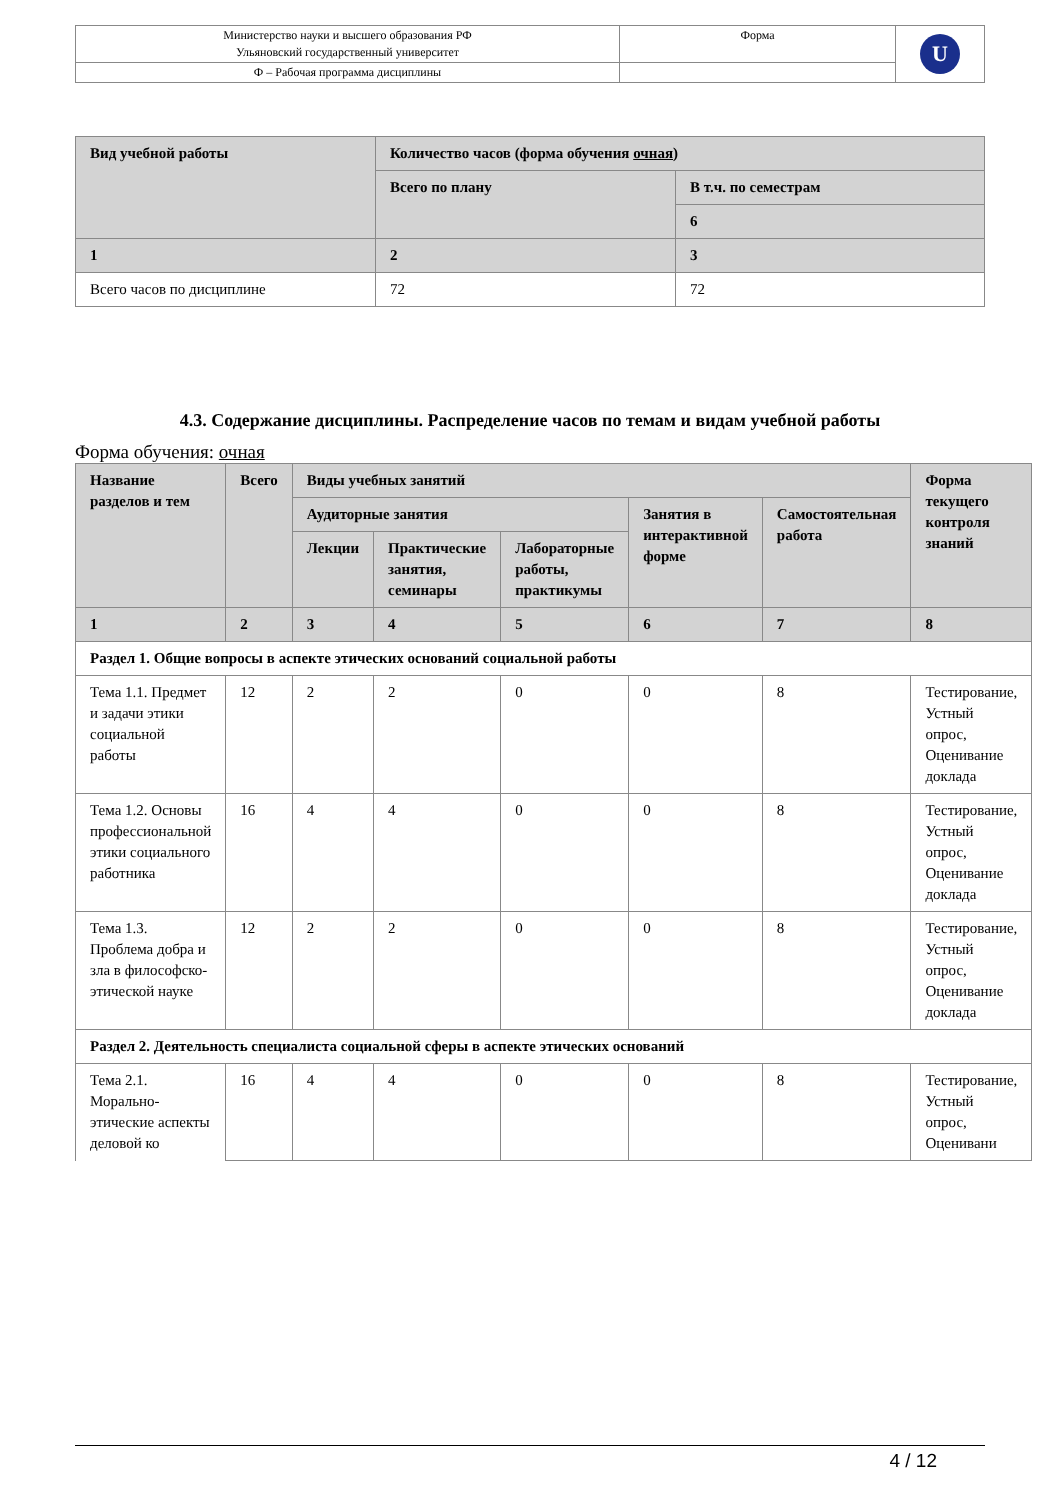| Министерство науки и высшего образования РФ Ульяновский государственный университет | Форма | U |
| Ф – Рабочая программа дисциплины | | |
| Вид учебной работы | Количество часов (форма обучения очная ) | |
| --- | --- | --- |
| | Всего по плану | В т.ч. по семестрам |
| | | 6 |
| 1 | 2 | 3 |
| Всего часов по дисциплине | 72 | 72 |
4.3. Содержание дисциплины. Распределение часов по темам и видам учебной работы
Форма обучения: очная
| Название разделов и тем | Всего | Виды учебных занятий | | | | | Форма текущего контроля знаний |
| --- | --- | --- | --- | --- | --- | --- | --- |
| | | Аудиторные занятия | | | Занятия в интерактивной форме | Самостоятельная работа | |
| | | Лекции | Практические занятия, семинары | Лабораторные работы, практикумы | | | |
| 1 | 2 | 3 | 4 | 5 | 6 | 7 | 8 |
| Раздел 1. Общие вопросы в аспекте этических оснований социальной работы | | | | | | | |
| Тема 1.1. Предмет и задачи этики социальной работы | 12 | 2 | 2 | 0 | 0 | 8 | Тестирование, Устный опрос, Оценивание доклада |
| Тема 1.2. Основы профессиональной этики социального работника | 16 | 4 | 4 | 0 | 0 | 8 | Тестирование, Устный опрос, Оценивание доклада |
| Тема 1.3. Проблема добра и зла в философско-этической науке | 12 | 2 | 2 | 0 | 0 | 8 | Тестирование, Устный опрос, Оценивание доклада |
| Раздел 2. Деятельность специалиста социальной сферы в аспекте этических оснований | | | | | | | |
| Тема 2.1. Морально-этические аспекты деловой ко | 16 | 4 | 4 | 0 | 0 | 8 | Тестирование, Устный опрос, Оценивани |
4 / 12